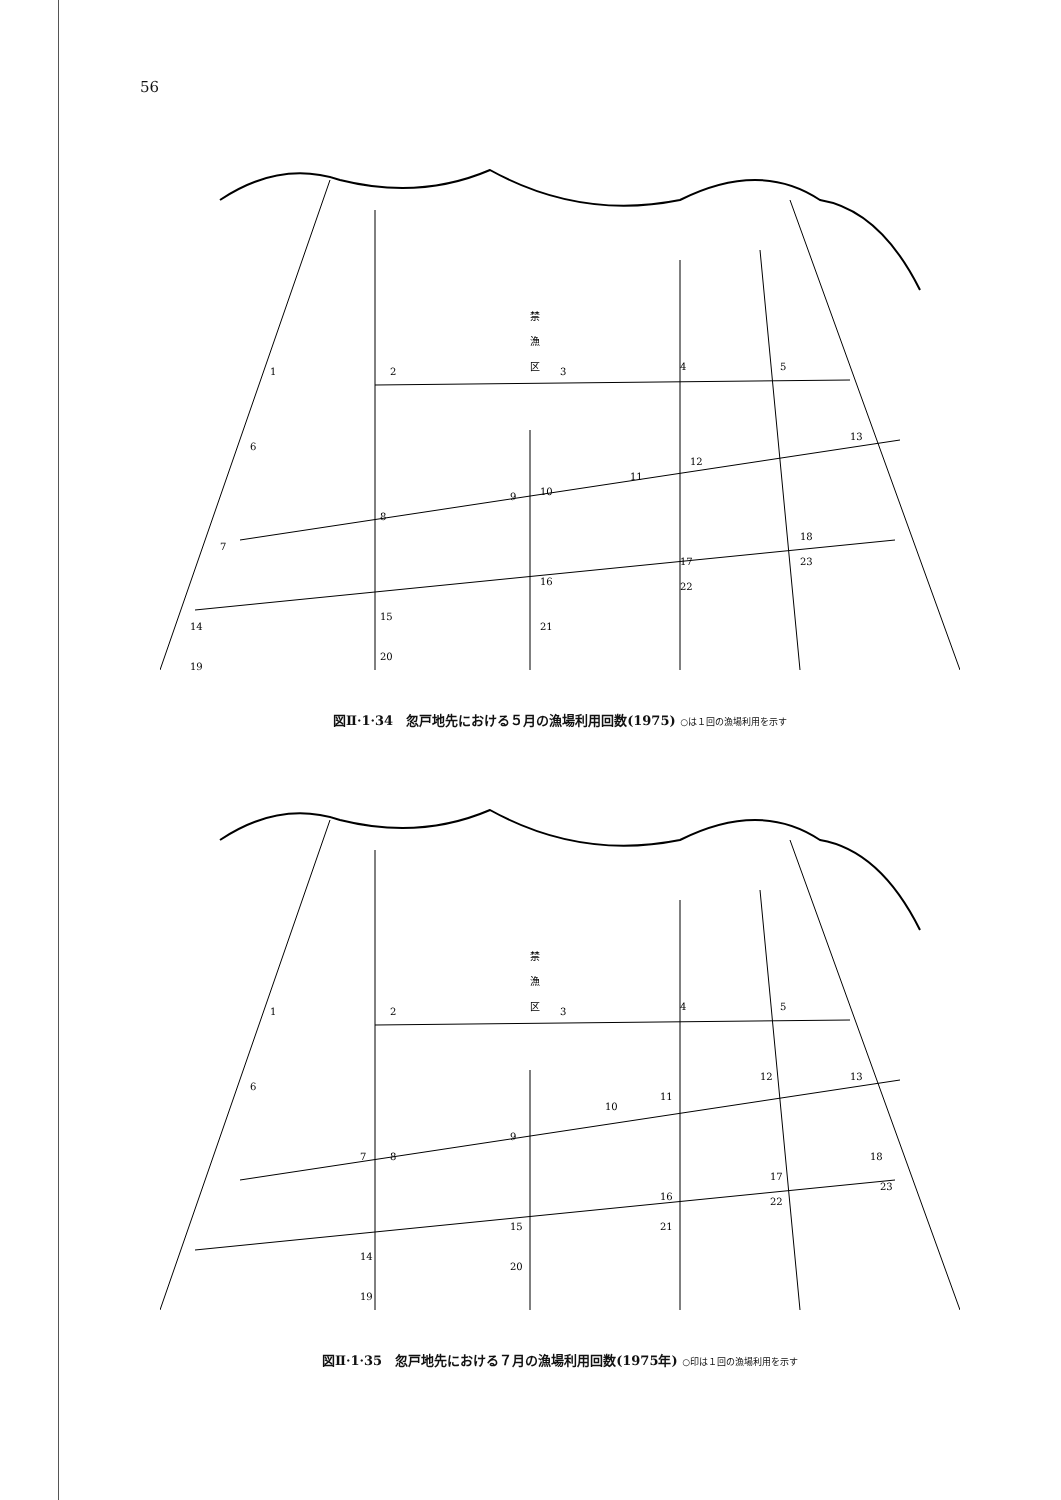56
禁
漁
区
1
2
3
4
5
6
7
8
9
10
11
12
13
14
15
16
17
18
19
20
21
22
23
図Ⅱ·1·34　忽戸地先における５月の漁場利用回数(1975) ○は１回の漁場利用を示す
禁
漁
区
1
2
3
4
5
6
7
8
9
10
11
12
13
14
15
16
17
18
19
20
21
22
23
図Ⅱ·1·35　忽戸地先における７月の漁場利用回数(1975年) ○印は１回の漁場利用を示す